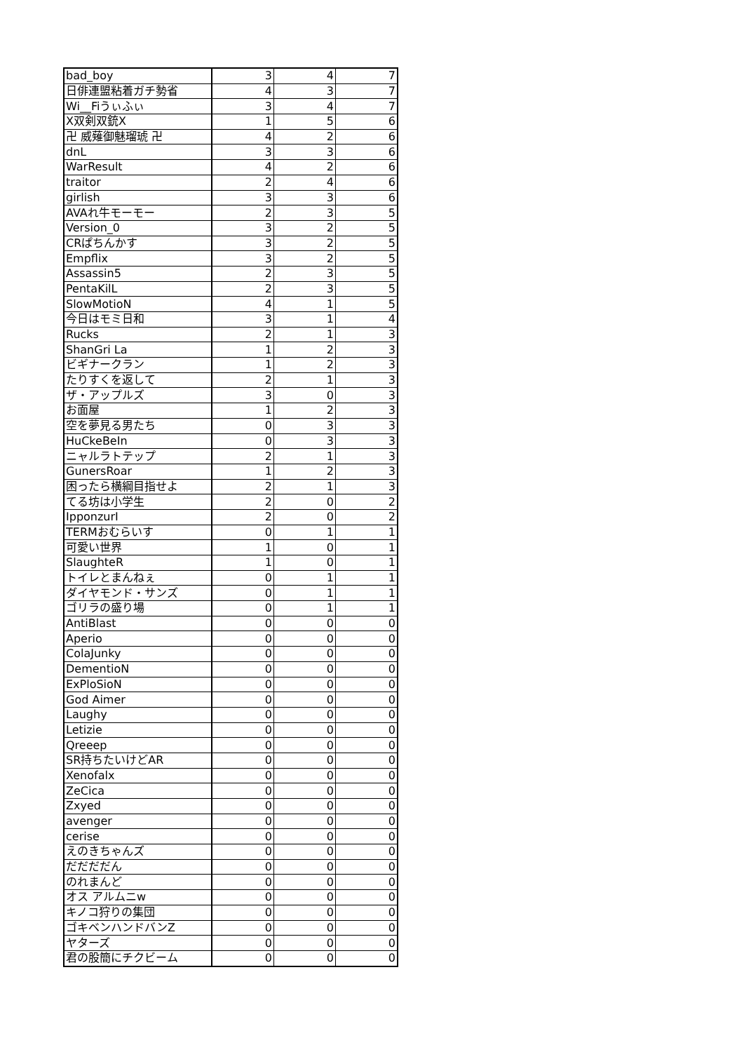| bad_boy | 3 | 4 | 7 |
| 日俳連盟粘着ガチ勢省 | 4 | 3 | 7 |
| Wi__Fiうぃふぃ | 3 | 4 | 7 |
| X双剣双銃X | 1 | 5 | 6 |
| 卍 威薙御魅瑠琥 卍 | 4 | 2 | 6 |
| dnL | 3 | 3 | 6 |
| WarResult | 4 | 2 | 6 |
| traitor | 2 | 4 | 6 |
| girlish | 3 | 3 | 6 |
| AVAれ牛モーモー | 2 | 3 | 5 |
| Version_0 | 3 | 2 | 5 |
| CRぱちんかす | 3 | 2 | 5 |
| Empflix | 3 | 2 | 5 |
| Assassin5 | 2 | 3 | 5 |
| PentaKilL | 2 | 3 | 5 |
| SlowMotioN | 4 | 1 | 5 |
| 今日はモミ日和 | 3 | 1 | 4 |
| Rucks | 2 | 1 | 3 |
| ShanGri La | 1 | 2 | 3 |
| ビギナークラン | 1 | 2 | 3 |
| たりすくを返して | 2 | 1 | 3 |
| ザ・アップルズ | 3 | 0 | 3 |
| お面屋 | 1 | 2 | 3 |
| 空を夢見る男たち | 0 | 3 | 3 |
| HuCkeBeIn | 0 | 3 | 3 |
| ニャルラトテップ | 2 | 1 | 3 |
| GunersRoar | 1 | 2 | 3 |
| 困ったら横綱目指せよ | 2 | 1 | 3 |
| てる坊は小学生 | 2 | 0 | 2 |
| IpponzurI | 2 | 0 | 2 |
| TERMおむらいす | 0 | 1 | 1 |
| 可愛い世界 | 1 | 0 | 1 |
| SlaughteR | 1 | 0 | 1 |
| トイレとまんねぇ | 0 | 1 | 1 |
| ダイヤモンド・サンズ | 0 | 1 | 1 |
| ゴリラの盛り場 | 0 | 1 | 1 |
| AntiBlast | 0 | 0 | 0 |
| Aperio | 0 | 0 | 0 |
| ColaJunky | 0 | 0 | 0 |
| DementioN | 0 | 0 | 0 |
| ExPloSioN | 0 | 0 | 0 |
| God Aimer | 0 | 0 | 0 |
| Laughy | 0 | 0 | 0 |
| Letizie | 0 | 0 | 0 |
| Qreeep | 0 | 0 | 0 |
| SR持ちたいけどAR | 0 | 0 | 0 |
| Xenofalx | 0 | 0 | 0 |
| ZeCica | 0 | 0 | 0 |
| Zxyed | 0 | 0 | 0 |
| avenger | 0 | 0 | 0 |
| cerise | 0 | 0 | 0 |
| えのきちゃんズ | 0 | 0 | 0 |
| だだだだん | 0 | 0 | 0 |
| のれまんど | 0 | 0 | 0 |
| オス アルムニw | 0 | 0 | 0 |
| キノコ狩りの集団 | 0 | 0 | 0 |
| ゴキベンハンドバンZ | 0 | 0 | 0 |
| ヤターズ | 0 | 0 | 0 |
| 君の股簡にチクビーム | 0 | 0 | 0 |